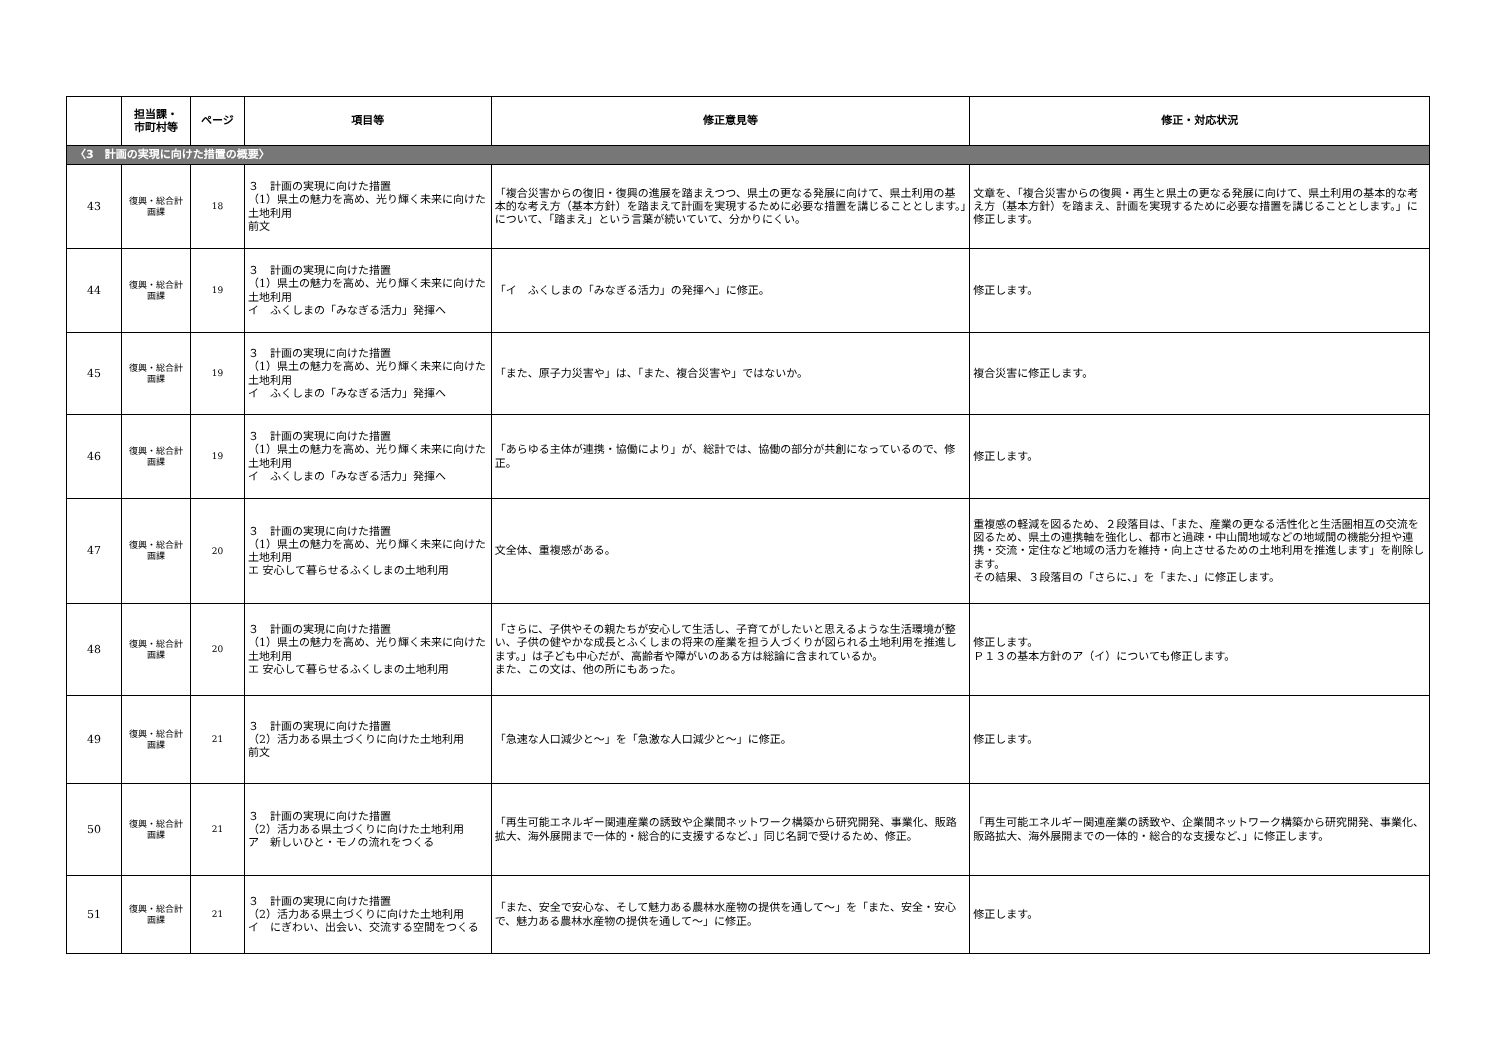| | 担当課・ 市町村等 | ページ | 項目等 | 修正意見等 | 修正・対応状況 |
| --- | --- | --- | --- | --- | --- |
| 〈3 計画の実現に向けた措置の概要〉 | | | | | |
| 43 | 復興・総合計画課 | 18 | ３ 計画の実現に向けた措置 （1）県土の魅力を高め、光り輝く未来に向けた土地利用 前文 | 「複合災害からの復旧・復興の進展を踏まえつつ、県土の更なる発展に向けて、県土利用の基本的な考え方（基本方針）を踏まえて計画を実現するために必要な措置を講じることとします。」について、「踏まえ」という言葉が続いていて、分かりにくい。 | 文章を、「複合災害からの復興・再生と県土の更なる発展に向けて、県土利用の基本的な考え方（基本方針）を踏まえ、計画を実現するために必要な措置を講じることとします。」に修正します。 |
| 44 | 復興・総合計画課 | 19 | ３ 計画の実現に向けた措置 （1）県土の魅力を高め、光り輝く未来に向けた土地利用 イ ふくしまの「みなぎる活力」発揮へ | 「イ ふくしまの「みなぎる活力」の発揮へ」に修正。 | 修正します。 |
| 45 | 復興・総合計画課 | 19 | ３ 計画の実現に向けた措置 （1）県土の魅力を高め、光り輝く未来に向けた土地利用 イ ふくしまの「みなぎる活力」発揮へ | 「また、原子力災害や」は、「また、複合災害や」ではないか。 | 複合災害に修正します。 |
| 46 | 復興・総合計画課 | 19 | ３ 計画の実現に向けた措置 （1）県土の魅力を高め、光り輝く未来に向けた土地利用 イ ふくしまの「みなぎる活力」発揮へ | 「あらゆる主体が連携・協働により」が、総計では、協働の部分が共創になっているので、修正。 | 修正します。 |
| 47 | 復興・総合計画課 | 20 | ３ 計画の実現に向けた措置 （1）県土の魅力を高め、光り輝く未来に向けた土地利用 エ 安心して暮らせるふくしまの土地利用 | 文全体、重複感がある。 | 重複感の軽減を図るため、２段落目は、「また、産業の更なる活性化と生活圏相互の交流を図るため、県土の連携軸を強化し、都市と過疎・中山間地域などの地域間の機能分担や連携・交流・定住など地域の活力を維持・向上させるための土地利用を推進します」を削除します。 その結果、３段落目の「さらに、」を「また、」に修正します。 |
| 48 | 復興・総合計画課 | 20 | ３ 計画の実現に向けた措置 （1）県土の魅力を高め、光り輝く未来に向けた土地利用 エ 安心して暮らせるふくしまの土地利用 | 「さらに、子供やその親たちが安心して生活し、子育てがしたいと思えるような生活環境が整い、子供の健やかな成長とふくしまの将来の産業を担う人づくりが図られる土地利用を推進します。」は子ども中心だが、高齢者や障がいのある方は総論に含まれているか。 また、この文は、他の所にもあった。 | 修正します。 Ｐ１３の基本方針のア（イ）についても修正します。 |
| 49 | 復興・総合計画課 | 21 | ３ 計画の実現に向けた措置 （2）活力ある県土づくりに向けた土地利用 前文 | 「急速な人口減少と～」を「急激な人口減少と～」に修正。 | 修正します。 |
| 50 | 復興・総合計画課 | 21 | ３ 計画の実現に向けた措置 （2）活力ある県土づくりに向けた土地利用 ア 新しいひと・モノの流れをつくる | 「再生可能エネルギー関連産業の誘致や企業間ネットワーク構築から研究開発、事業化、販路拡大、海外展開まで一体的・総合的に支援するなど、」同じ名詞で受けるため、修正。 | 「再生可能エネルギー関連産業の誘致や、企業間ネットワーク構築から研究開発、事業化、販路拡大、海外展開までの一体的・総合的な支援など、」に修正します。 |
| 51 | 復興・総合計画課 | 21 | ３ 計画の実現に向けた措置 （2）活力ある県土づくりに向けた土地利用 イ にぎわい、出会い、交流する空間をつくる | 「また、安全で安心な、そして魅力ある農林水産物の提供を通して～」を「また、安全・安心で、魅力ある農林水産物の提供を通して～」に修正。 | 修正します。 |